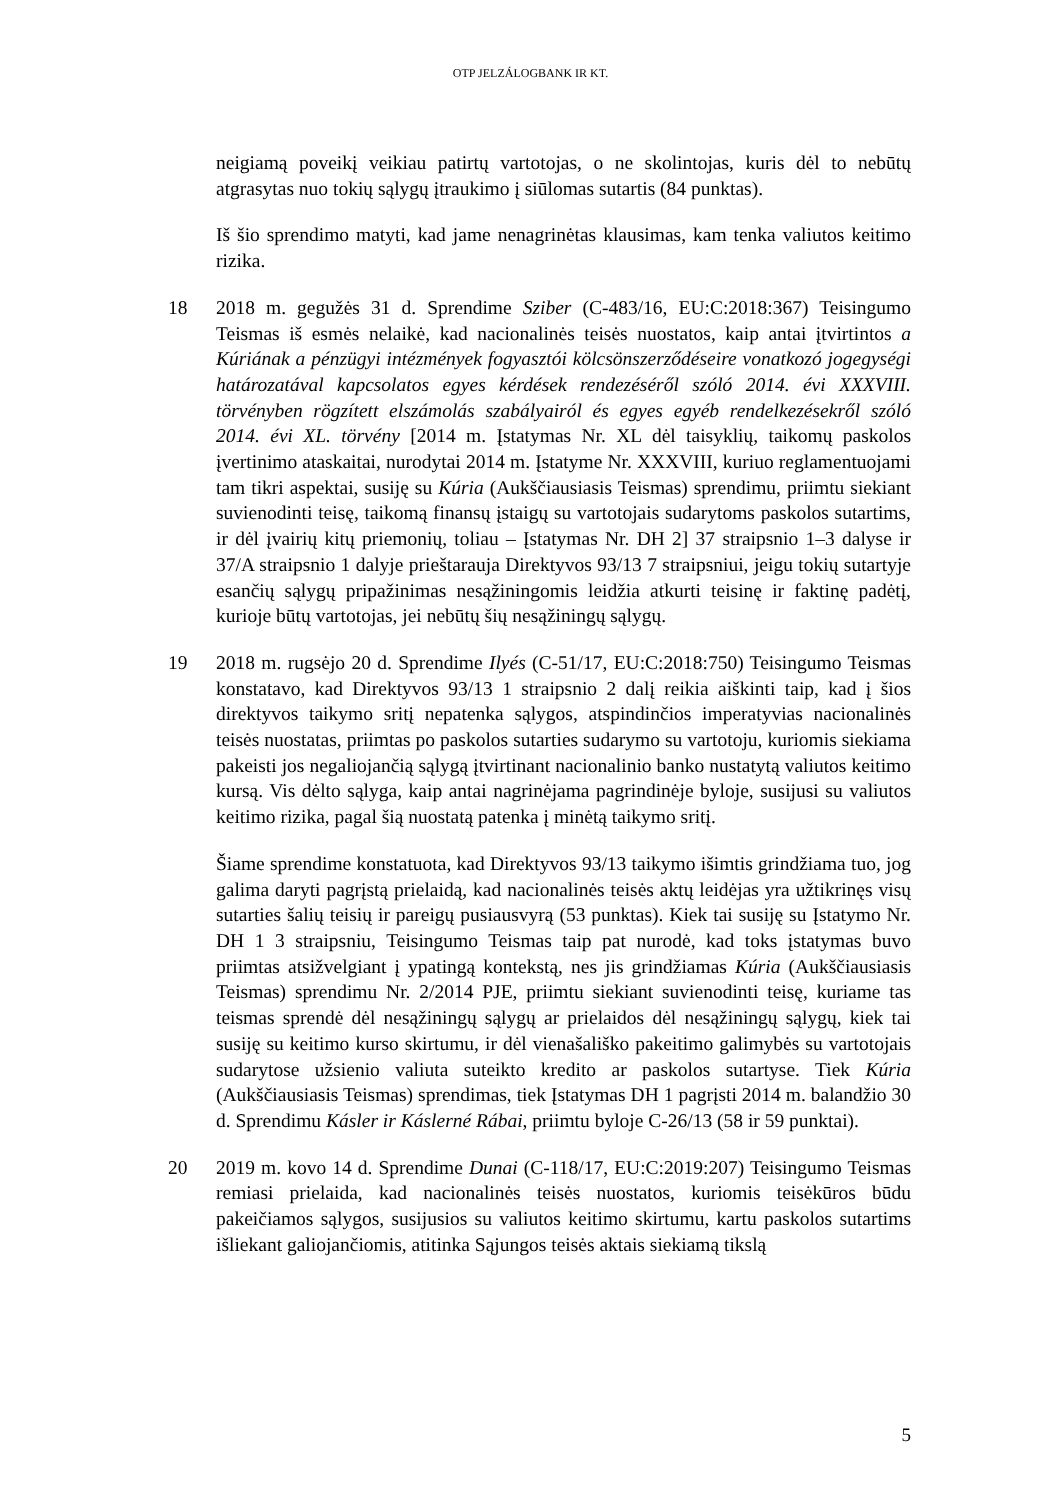OTP JELZÁLOGBANK IR KT.
neigiamą poveikį veikiau patirtų vartotojas, o ne skolintojas, kuris dėl to nebūtų atgrasytas nuo tokių sąlygų įtraukimo į siūlomas sutartis (84 punktas).
Iš šio sprendimo matyti, kad jame nenagrinėtas klausimas, kam tenka valiutos keitimo rizika.
18 2018 m. gegužės 31 d. Sprendime Sziber (C-483/16, EU:C:2018:367) Teisingumo Teismas iš esmės nelaikė, kad nacionalinės teisės nuostatos, kaip antai įtvirtintos a Kúriának a pénzügyi intézmények fogyasztói kölcsönszerződéseire vonatkozó jogegységi határozatával kapcsolatos egyes kérdések rendezéséről szóló 2014. évi XXXVIII. törvényben rögzített elszámolás szabályairól és egyes egyéb rendelkezésekről szóló 2014. évi XL. törvény [2014 m. Įstatymas Nr. XL dėl taisyklių, taikomų paskolos įvertinimo ataskaitai, nurodytai 2014 m. Įstatyme Nr. XXXVIII, kuriuo reglamentuojami tam tikri aspektai, susiję su Kúria (Aukščiausiasis Teismas) sprendimu, priimtu siekiant suvienodinti teisę, taikomą finansų įstaigų su vartotojais sudarytoms paskolos sutartims, ir dėl įvairių kitų priemonių, toliau – Įstatymas Nr. DH 2] 37 straipsnio 1–3 dalyse ir 37/A straipsnio 1 dalyje prieštarauja Direktyvos 93/13 7 straipsniui, jeigu tokių sutartyje esančių sąlygų pripažinimas nesąžiningomis leidžia atkurti teisinę ir faktinę padėtį, kurioje būtų vartotojas, jei nebūtų šių nesąžiningų sąlygų.
19 2018 m. rugsėjo 20 d. Sprendime Ilyés (C-51/17, EU:C:2018:750) Teisingumo Teismas konstatavo, kad Direktyvos 93/13 1 straipsnio 2 dalį reikia aiškinti taip, kad į šios direktyvos taikymo sritį nepatenka sąlygos, atspindinčios imperatyvias nacionalinės teisės nuostatas, priimtas po paskolos sutarties sudarymo su vartotoju, kuriomis siekiama pakeisti jos negaliojančią sąlygą įtvirtinant nacionalinio banko nustatytą valiutos keitimo kursą. Vis dėlto sąlyga, kaip antai nagrinėjama pagrindinėje byloje, susijusi su valiutos keitimo rizika, pagal šią nuostatą patenka į minėtą taikymo sritį.
Šiame sprendime konstatuota, kad Direktyvos 93/13 taikymo išimtis grindžiama tuo, jog galima daryti pagrįstą prielaidą, kad nacionalinės teisės aktų leidėjas yra užtikrinęs visų sutarties šalių teisių ir pareigų pusiausvyrą (53 punktas). Kiek tai susiję su Įstatymo Nr. DH 1 3 straipsniu, Teisingumo Teismas taip pat nurodė, kad toks įstatymas buvo priimtas atsižvelgiant į ypatingą kontekstą, nes jis grindžiamas Kúria (Aukščiausiasis Teismas) sprendimu Nr. 2/2014 PJE, priimtu siekiant suvienodinti teisę, kuriame tas teismas sprendė dėl nesąžiningų sąlygų ar prielaidos dėl nesąžiningų sąlygų, kiek tai susiję su keitimo kurso skirtumu, ir dėl vienašališko pakeitimo galimybės su vartotojais sudarytose užsienio valiuta suteikto kredito ar paskolos sutartyse. Tiek Kúria (Aukščiausiasis Teismas) sprendimas, tiek Įstatymas DH 1 pagrįsti 2014 m. balandžio 30 d. Sprendimu Kásler ir Káslerné Rábai, priimtu byloje C-26/13 (58 ir 59 punktai).
20 2019 m. kovo 14 d. Sprendime Dunai (C-118/17, EU:C:2019:207) Teisingumo Teismas remiasi prielaida, kad nacionalinės teisės nuostatos, kuriomis teisėkūros būdu pakeičiamos sąlygos, susijusios su valiutos keitimo skirtumu, kartu paskolos sutartims išliekant galiojančiomis, atitinka Sąjungos teisės aktais siekiamą tikslą
5